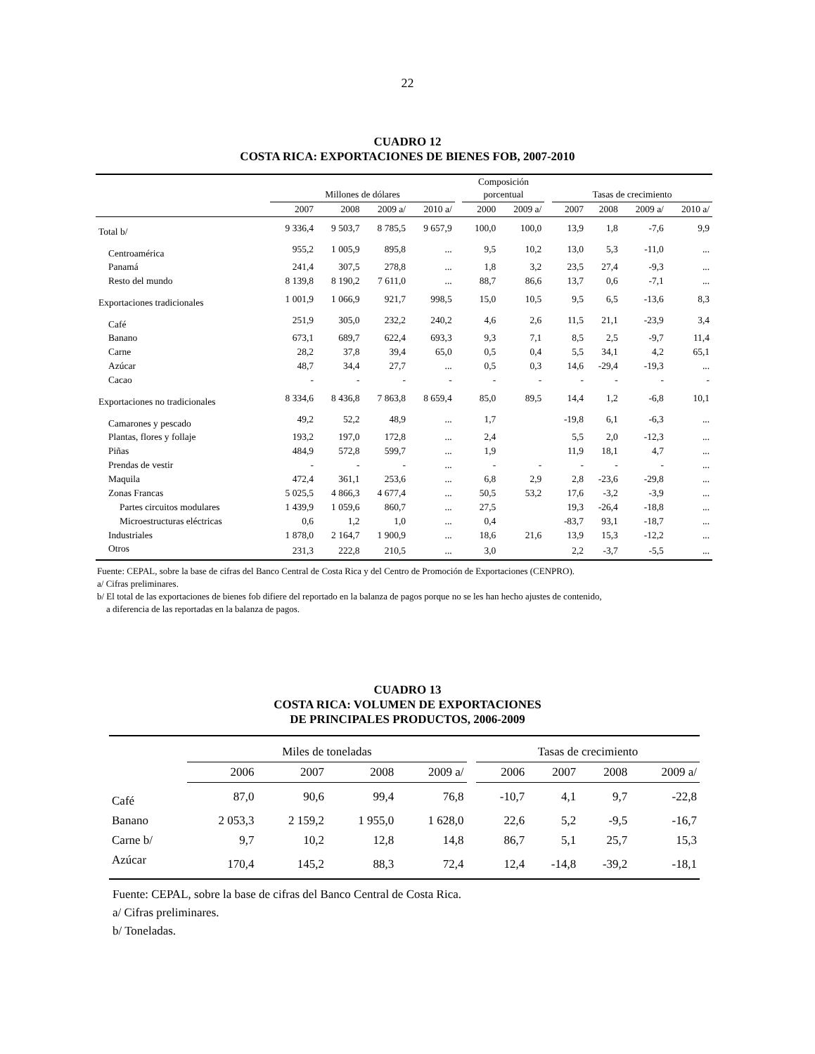22
CUADRO 12
COSTA RICA: EXPORTACIONES DE BIENES FOB, 2007-2010
| | Millones de dólares | | | | | Composición porcentual | | | Tasas de crecimiento | | | |
| --- | --- | --- | --- | --- | --- | --- | --- | --- | --- | --- | --- | --- |
| | 2007 | 2008 | 2009 a/ | 2010 a/ | | 2000 | 2009 a/ | | 2007 | 2008 | 2009 a/ | 2010 a/ |
| Total b/ | 9 336,4 | 9 503,7 | 8 785,5 | 9 657,9 | | 100,0 | 100,0 | | 13,9 | 1,8 | -7,6 | 9,9 |
| Centroamérica | 955,2 | 1 005,9 | 895,8 | ... | | 9,5 | 10,2 | | 13,0 | 5,3 | -11,0 | ... |
| Panamá | 241,4 | 307,5 | 278,8 | ... | | 1,8 | 3,2 | | 23,5 | 27,4 | -9,3 | ... |
| Resto del mundo | 8 139,8 | 8 190,2 | 7 611,0 | ... | | 88,7 | 86,6 | | 13,7 | 0,6 | -7,1 | ... |
| Exportaciones tradicionales | 1 001,9 | 1 066,9 | 921,7 | 998,5 | | 15,0 | 10,5 | | 9,5 | 6,5 | -13,6 | 8,3 |
| Café | 251,9 | 305,0 | 232,2 | 240,2 | | 4,6 | 2,6 | | 11,5 | 21,1 | -23,9 | 3,4 |
| Banano | 673,1 | 689,7 | 622,4 | 693,3 | | 9,3 | 7,1 | | 8,5 | 2,5 | -9,7 | 11,4 |
| Carne | 28,2 | 37,8 | 39,4 | 65,0 | | 0,5 | 0,4 | | 5,5 | 34,1 | 4,2 | 65,1 |
| Azúcar | 48,7 | 34,4 | 27,7 | ... | | 0,5 | 0,3 | | 14,6 | -29,4 | -19,3 | ... |
| Cacao | - | - | - | - | | - | - | | - | - | - | - |
| Exportaciones no tradicionales | 8 334,6 | 8 436,8 | 7 863,8 | 8 659,4 | | 85,0 | 89,5 | | 14,4 | 1,2 | -6,8 | 10,1 |
| Camarones y pescado | 49,2 | 52,2 | 48,9 | ... | | 1,7 | | | -19,8 | 6,1 | -6,3 | ... |
| Plantas, flores y follaje | 193,2 | 197,0 | 172,8 | ... | | 2,4 | | | 5,5 | 2,0 | -12,3 | ... |
| Piñas | 484,9 | 572,8 | 599,7 | ... | | 1,9 | | | 11,9 | 18,1 | 4,7 | ... |
| Prendas de vestir | - | - | - | ... | | - | - | | - | - | - | ... |
| Maquila | 472,4 | 361,1 | 253,6 | ... | | 6,8 | 2,9 | | 2,8 | -23,6 | -29,8 | ... |
| Zonas Francas | 5 025,5 | 4 866,3 | 4 677,4 | ... | | 50,5 | 53,2 | | 17,6 | -3,2 | -3,9 | ... |
| Partes circuitos modulares | 1 439,9 | 1 059,6 | 860,7 | ... | | 27,5 | | | 19,3 | -26,4 | -18,8 | ... |
| Microestructuras eléctricas | 0,6 | 1,2 | 1,0 | ... | | 0,4 | | | -83,7 | 93,1 | -18,7 | ... |
| Industriales | 1 878,0 | 2 164,7 | 1 900,9 | ... | | 18,6 | 21,6 | | 13,9 | 15,3 | -12,2 | ... |
| Otros | 231,3 | 222,8 | 210,5 | ... | | 3,0 | | | 2,2 | -3,7 | -5,5 | ... |
Fuente: CEPAL, sobre la base de cifras del Banco Central de Costa Rica y del Centro de Promoción de Exportaciones (CENPRO).
a/ Cifras preliminares.
b/ El total de las exportaciones de bienes fob difiere del reportado en la balanza de pagos porque no se les han hecho ajustes de contenido,
a diferencia de las reportadas en la balanza de pagos.
CUADRO 13
COSTA RICA: VOLUMEN DE EXPORTACIONES
DE PRINCIPALES PRODUCTOS, 2006-2009
| | Miles de toneladas | | | | | Tasas de crecimiento | | | |
| --- | --- | --- | --- | --- | --- | --- | --- | --- | --- |
| | 2006 | 2007 | 2008 | 2009 a/ | | 2006 | 2007 | 2008 | 2009 a/ |
| Café | 87,0 | 90,6 | 99,4 | 76,8 | | -10,7 | 4,1 | 9,7 | -22,8 |
| Banano | 2 053,3 | 2 159,2 | 1 955,0 | 1 628,0 | | 22,6 | 5,2 | -9,5 | -16,7 |
| Carne b/ | 9,7 | 10,2 | 12,8 | 14,8 | | 86,7 | 5,1 | 25,7 | 15,3 |
| Azúcar | 170,4 | 145,2 | 88,3 | 72,4 | | 12,4 | -14,8 | -39,2 | -18,1 |
Fuente: CEPAL, sobre la base de cifras del Banco Central de Costa Rica.
a/ Cifras preliminares.
b/ Toneladas.